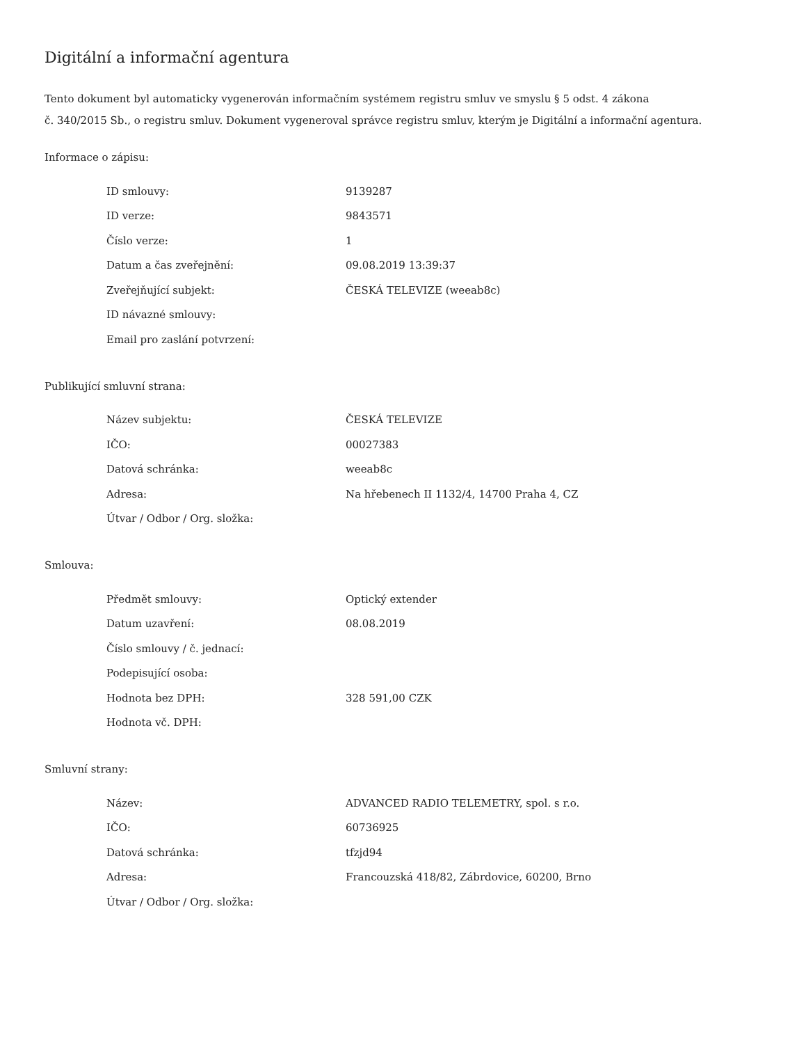Digitální a informační agentura
Tento dokument byl automaticky vygenerován informačním systémem registru smluv ve smyslu § 5 odst. 4 zákona
č. 340/2015 Sb., o registru smluv. Dokument vygeneroval správce registru smluv, kterým je Digitální a informační agentura.
Informace o zápisu:
| ID smlouvy: | 9139287 |
| ID verze: | 9843571 |
| Číslo verze: | 1 |
| Datum a čas zveřejnění: | 09.08.2019 13:39:37 |
| Zveřejňující subjekt: | ČESKÁ TELEVIZE (weeab8c) |
| ID návazné smlouvy: | |
| Email pro zaslání potvrzení: | |
Publikující smluvní strana:
| Název subjektu: | ČESKÁ TELEVIZE |
| IČO: | 00027383 |
| Datová schránka: | weeab8c |
| Adresa: | Na hřebenech II 1132/4, 14700 Praha 4, CZ |
| Útvar / Odbor / Org. složka: | |
Smlouva:
| Předmět smlouvy: | Optický extender |
| Datum uzavření: | 08.08.2019 |
| Číslo smlouvy / č. jednací: | |
| Podepisující osoba: | |
| Hodnota bez DPH: | 328 591,00 CZK |
| Hodnota vč. DPH: | |
Smluvní strany:
| Název: | ADVANCED RADIO TELEMETRY, spol. s r.o. |
| IČO: | 60736925 |
| Datová schránka: | tfzjd94 |
| Adresa: | Francouzská 418/82, Zábrdovice, 60200, Brno |
| Útvar / Odbor / Org. složka: | |